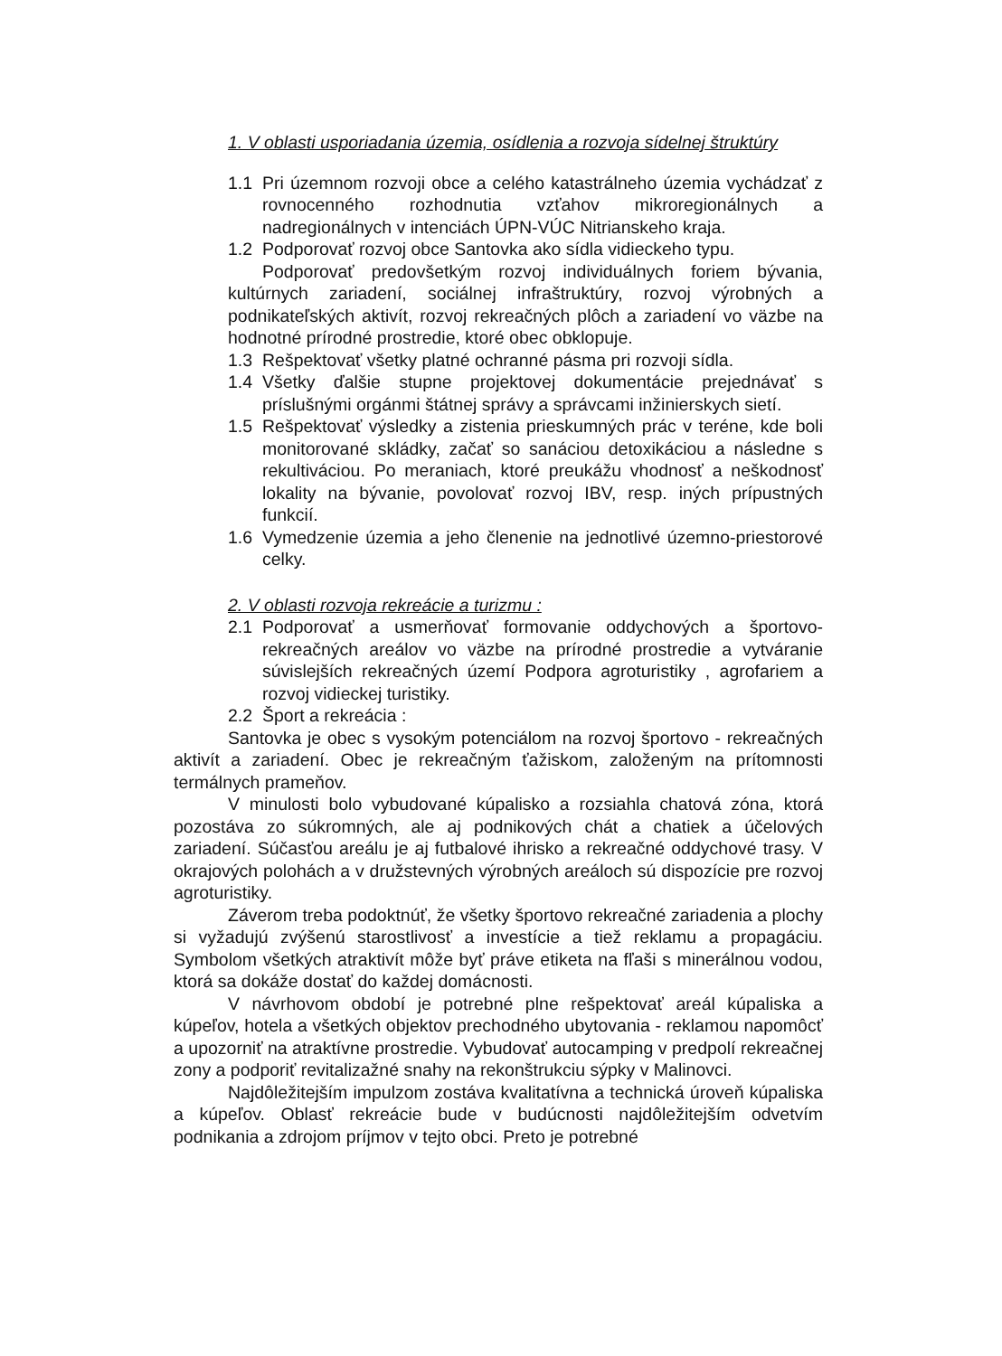1. V oblasti usporiadania územia, osídlenia a rozvoja sídelnej štruktúry
1.1 Pri územnom rozvoji obce a celého katastrálneho územia vychádzať z rovnocenného rozhodnutia vzťahov mikroregionálnych a nadregionálnych v intenciách ÚPN-VÚC Nitrianskeho kraja.
1.2 Podporovať rozvoj obce Santovka ako sídla vidieckeho typu.
Podporovať predovšetkým rozvoj individuálnych foriem bývania, kultúrnych zariadení, sociálnej infraštruktúry, rozvoj výrobných a podnikateľských aktivít, rozvoj rekreačných plôch a zariadení vo väzbe na hodnotné prírodné prostredie, ktoré obec obklopuje.
1.3 Rešpektovať všetky platné ochranné pásma pri rozvoji sídla.
1.4 Všetky ďalšie stupne projektovej dokumentácie prejednávať s príslušnými orgánmi štátnej správy a správcami inžinierskych sietí.
1.5 Rešpektovať výsledky a zistenia prieskumných prác v teréne, kde boli monitorované skládky, začať so sanáciou detoxikáciou a následne s rekultiváciou. Po meraniach, ktoré preukážu vhodnosť a neškodnosť lokality na bývanie, povolovať rozvoj IBV, resp. iných prípustných funkcií.
1.6 Vymedzenie územia a jeho členenie na jednotlivé územno-priestorové celky.
2. V oblasti rozvoja rekreácie a turizmu :
2.1 Podporovať a usmerňovať formovanie oddychových a športovo-rekreačných areálov vo väzbe na prírodné prostredie a vytváranie súvislejších rekreačných území Podpora agroturistiky , agrofariem a rozvoj vidieckej turistiky.
2.2 Šport a rekreácia :
Santovka je obec s vysokým potenciálom na rozvoj športovo - rekreačných aktivít a zariadení. Obec je rekreačným ťažiskom, založeným na prítomnosti termálnych prameňov.
V minulosti bolo vybudované kúpalisko a rozsiahla chatová zóna, ktorá pozostáva zo súkromných, ale aj podnikových chát a chatiek a účelových zariadení. Súčasťou areálu je aj futbalové ihrisko a rekreačné oddychové trasy. V okrajových polohách a v družstevných výrobných areáloch sú dispozície pre rozvoj agroturistiky.
Záverom treba podoktnúť, že všetky športovo rekreačné zariadenia a plochy si vyžadujú zvýšenú starostlivosť a investície a tiež reklamu a propagáciu. Symbolom všetkých atraktivít môže byť práve etiketa na fľaši s minerálnou vodou, ktorá sa dokáže dostať do každej domácnosti.
V návrhovom období je potrebné plne rešpektovať areál kúpaliska a kúpeľov, hotela a všetkých objektov prechodného ubytovania - reklamou napomôcť a upozorniť na atraktívne prostredie. Vybudovať autocamping v predpolí rekreačnej zony a podporiť revitalizažné snahy na rekonštrukciu sýpky v Malinovci.
Najdôležitejším impulzom zostáva kvalitatívna a technická úroveň kúpaliska a kúpeľov. Oblasť rekreácie bude v budúcnosti najdôležitejším odvetvím podnikania a zdrojom príjmov v tejto obci. Preto je potrebné